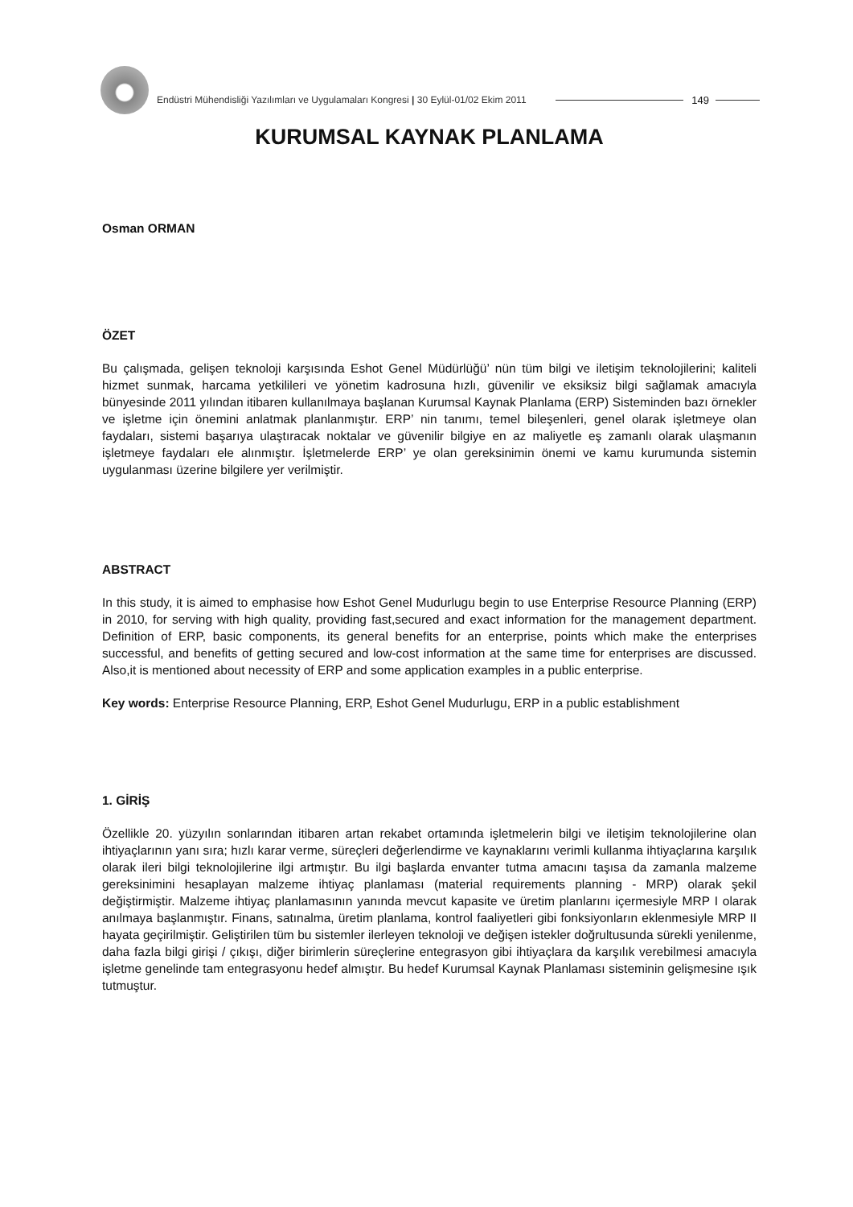Endüstri Mühendisliği Yazılımları ve Uygulamaları Kongresi | 30 Eylül-01/02 Ekim 2011
149
KURUMSAL KAYNAK PLANLAMA
Osman ORMAN
ÖZET
Bu çalışmada, gelişen teknoloji karşısında Eshot Genel Müdürlüğü’ nün tüm bilgi ve iletişim teknolojilerini; kaliteli hizmet sunmak, harcama yetkilileri ve yönetim kadrosuna hızlı, güvenilir ve eksiksiz bilgi sağlamak amacıyla bünyesinde 2011 yılından itibaren kullanılmaya başlanan Kurumsal Kaynak Planlama (ERP) Sisteminden bazı örnekler ve işletme için önemini anlatmak planlanmıştır. ERP’ nin tanımı, temel bileşenleri, genel olarak işletmeye olan faydaları, sistemi başarıya ulaştıracak noktalar ve güvenilir bilgiye en az maliyetle eş zamanlı olarak ulaşmanın işletmeye faydaları ele alınmıştır. İşletmelerde ERP’ ye olan gereksinimin önemi ve kamu kurumunda sistemin uygulanması üzerine bilgilere yer verilmiştir.
ABSTRACT
In this study, it is aimed to emphasise how Eshot Genel Mudurlugu begin to use Enterprise Resource Planning (ERP) in 2010, for serving with high quality, providing fast,secured and exact information for the management department. Definition of ERP, basic components, its general benefits for an enterprise, points which make the enterprises successful, and benefits of getting secured and low-cost information at the same time for enterprises are discussed. Also,it is mentioned about necessity of ERP and some application examples in a public enterprise.
Key words: Enterprise Resource Planning, ERP, Eshot Genel Mudurlugu, ERP in a public establishment
1. GİRİŞ
Özellikle 20. yüzyılın sonlarından itibaren artan rekabet ortamında işletmelerin bilgi ve iletişim teknolojilerine olan ihtiyaçlarının yanı sıra; hızlı karar verme, süreçleri değerlendirme ve kaynaklarını verimli kullanma ihtiyaçlarına karşılık olarak ileri bilgi teknolojilerine ilgi artmıştır. Bu ilgi başlarda envanter tutma amacını taşısa da zamanla malzeme gereksinimini hesaplayan malzeme ihtiyaç planlaması (material requirements planning - MRP) olarak şekil değiştirmiştir. Malzeme ihtiyaç planlamasının yanında mevcut kapasite ve üretim planlarını içermesiyle MRP I olarak anılmaya başlanmıştır. Finans, satınalma, üretim planlama, kontrol faaliyetleri gibi fonksiyonların eklenmesiyle MRP II hayata geçirilmiştir. Geliştirilen tüm bu sistemler ilerleyen teknoloji ve değişen istekler doğrultusunda sürekli yenilenme, daha fazla bilgi girişi / çıkışı, diğer birimlerin süreçlerine entegrasyon gibi ihtiyaçlara da karşılık verebilmesi amacıyla işletme genelinde tam entegrasyonu hedef almıştır. Bu hedef Kurumsal Kaynak Planlaması sisteminin gelişmesine ışık tutmuştur.